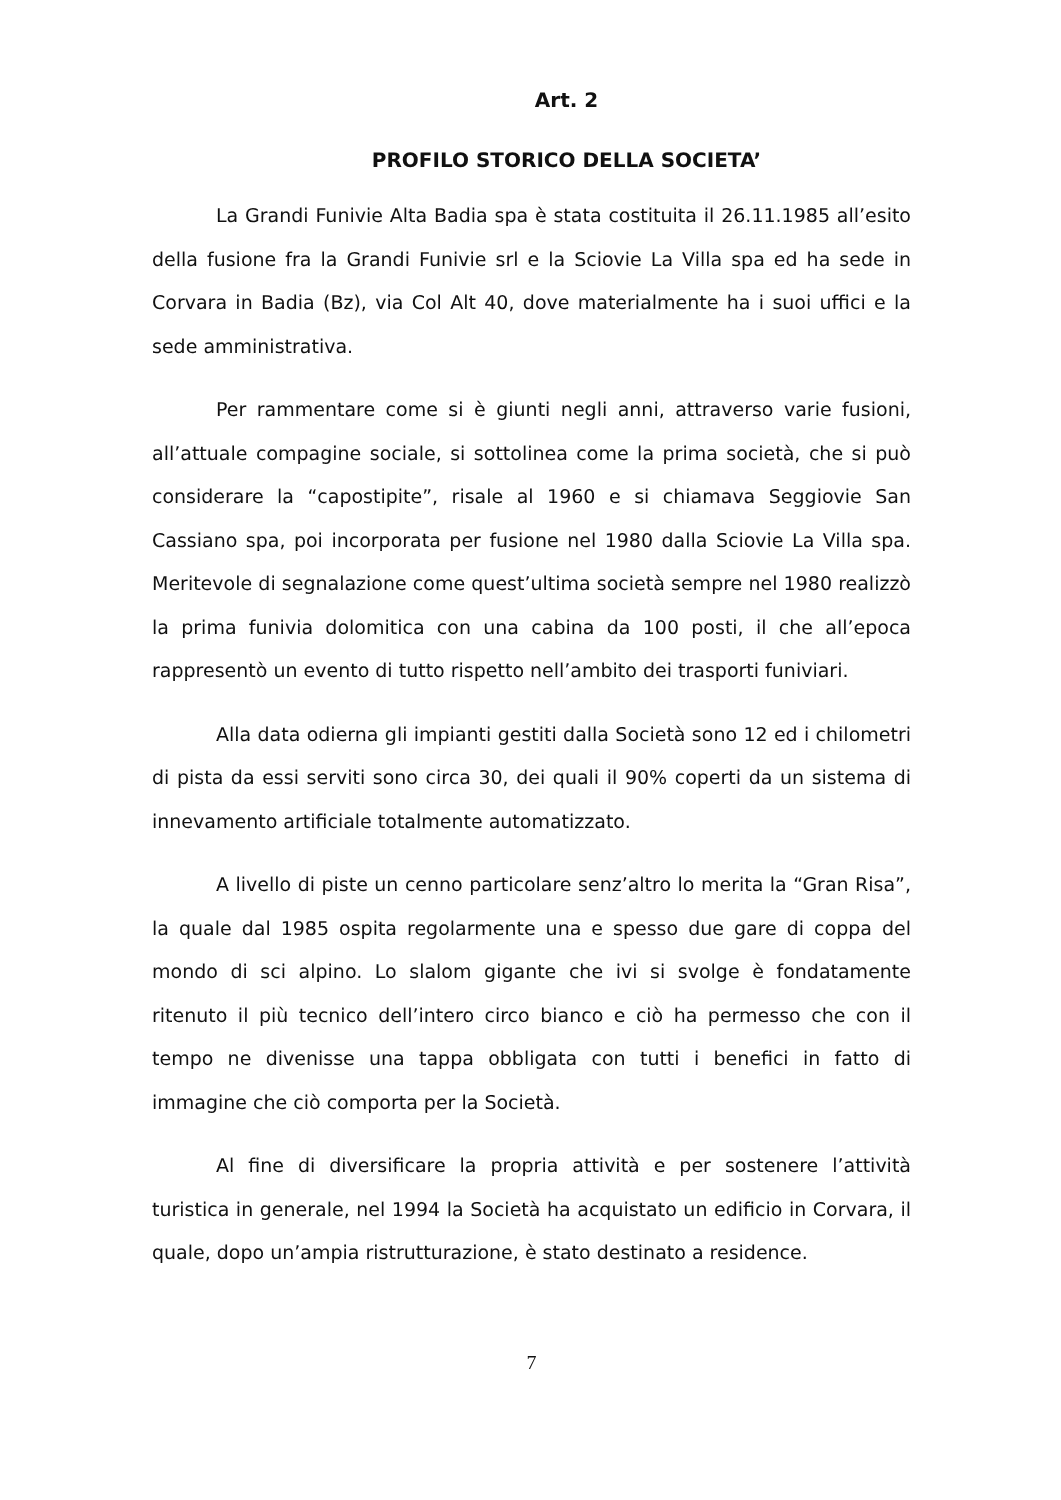Art. 2
PROFILO STORICO DELLA SOCIETA’
La Grandi Funivie Alta Badia spa è stata costituita il 26.11.1985 all’esito della fusione fra la Grandi Funivie srl e la Sciovie La Villa spa ed ha sede in Corvara in Badia (Bz), via Col Alt 40, dove materialmente ha i suoi uffici e la sede amministrativa.
Per rammentare come si è giunti negli anni, attraverso varie fusioni, all’attuale compagine sociale, si sottolinea come la prima società, che si può considerare la “capostipite”, risale al 1960 e si chiamava Seggiovie San Cassiano spa, poi incorporata per fusione nel 1980 dalla Sciovie La Villa spa. Meritevole di segnalazione come quest’ultima società sempre nel 1980 realizzò la prima funivia dolomitica con una cabina da 100 posti, il che all’epoca rappresentò un evento di tutto rispetto nell’ambito dei trasporti funiviari.
Alla data odierna gli impianti gestiti dalla Società sono 12 ed i chilometri di pista da essi serviti sono circa 30, dei quali il 90% coperti da un sistema di innevamento artificiale totalmente automatizzato.
A livello di piste un cenno particolare senz’altro lo merita la “Gran Risa”, la quale dal 1985 ospita regolarmente una e spesso due gare di coppa del mondo di sci alpino. Lo slalom gigante che ivi si svolge è fondatamente ritenuto il più tecnico dell’intero circo bianco e ciò ha permesso che con il tempo ne divenisse una tappa obbligata con tutti i benefici in fatto di immagine che ciò comporta per la Società.
Al fine di diversificare la propria attività e per sostenere l’attività turistica in generale, nel 1994 la Società ha acquistato un edificio in Corvara, il quale, dopo un’ampia ristrutturazione, è stato destinato a residence.
7